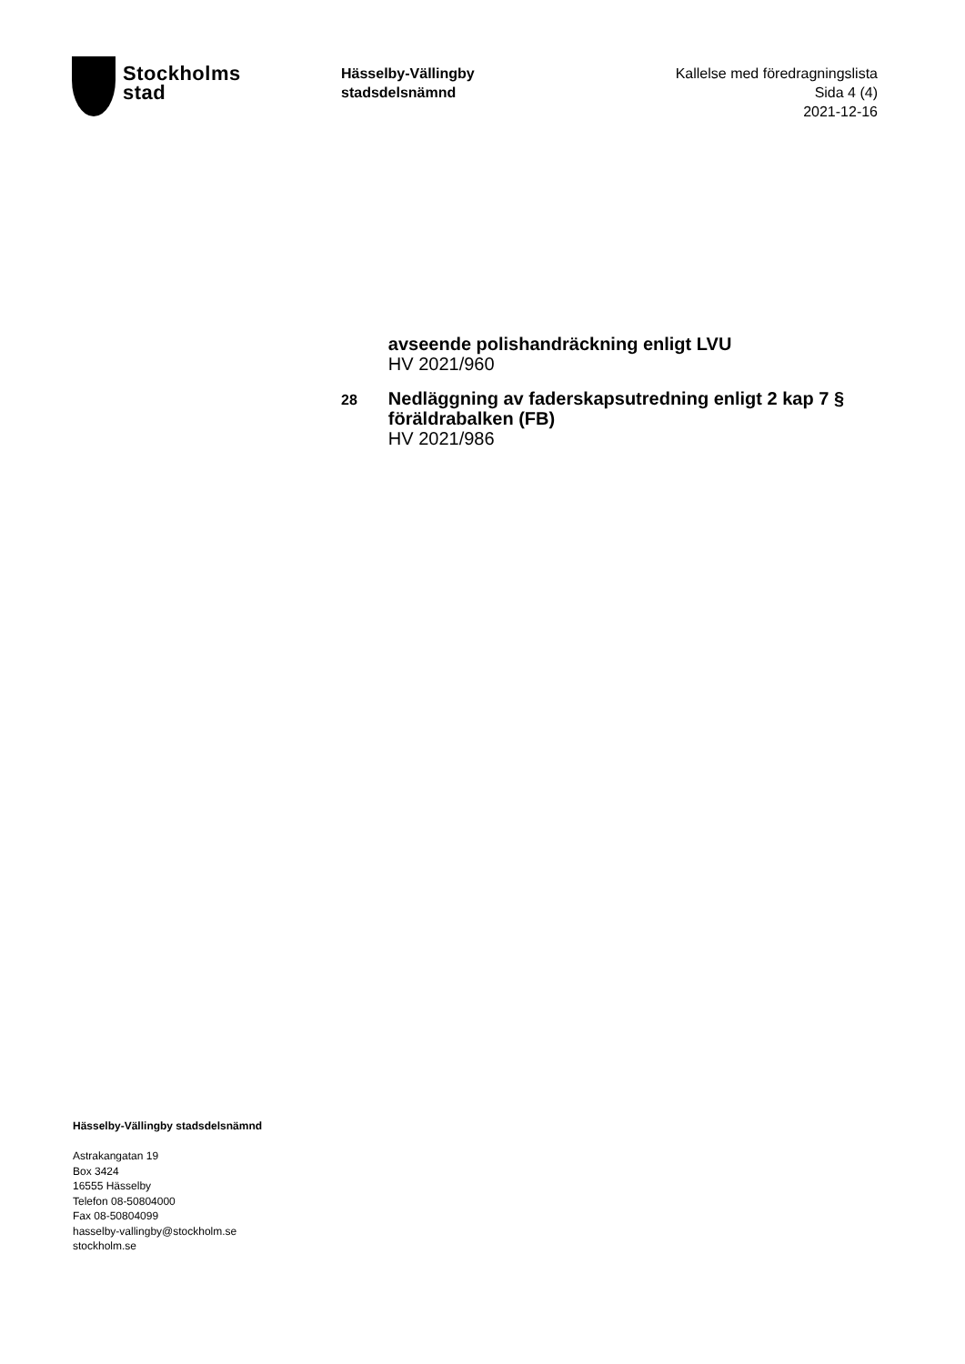Stockholms
stad
Hässelby-Vällingby
stadsdelsnämnd
Kallelse med föredragningslista
Sida 4 (4)
2021-12-16
avseende polishandräckning enligt LVU
HV 2021/960
28
Nedläggning av faderskapsutredning enligt 2 kap 7 § föräldrabalken (FB)
HV 2021/986
Hässelby-Vällingby stadsdelsnämnd
Astrakangatan 19
Box 3424
16555 Hässelby
Telefon 08-50804000
Fax 08-50804099
hasselby-vallingby@stockholm.se
stockholm.se